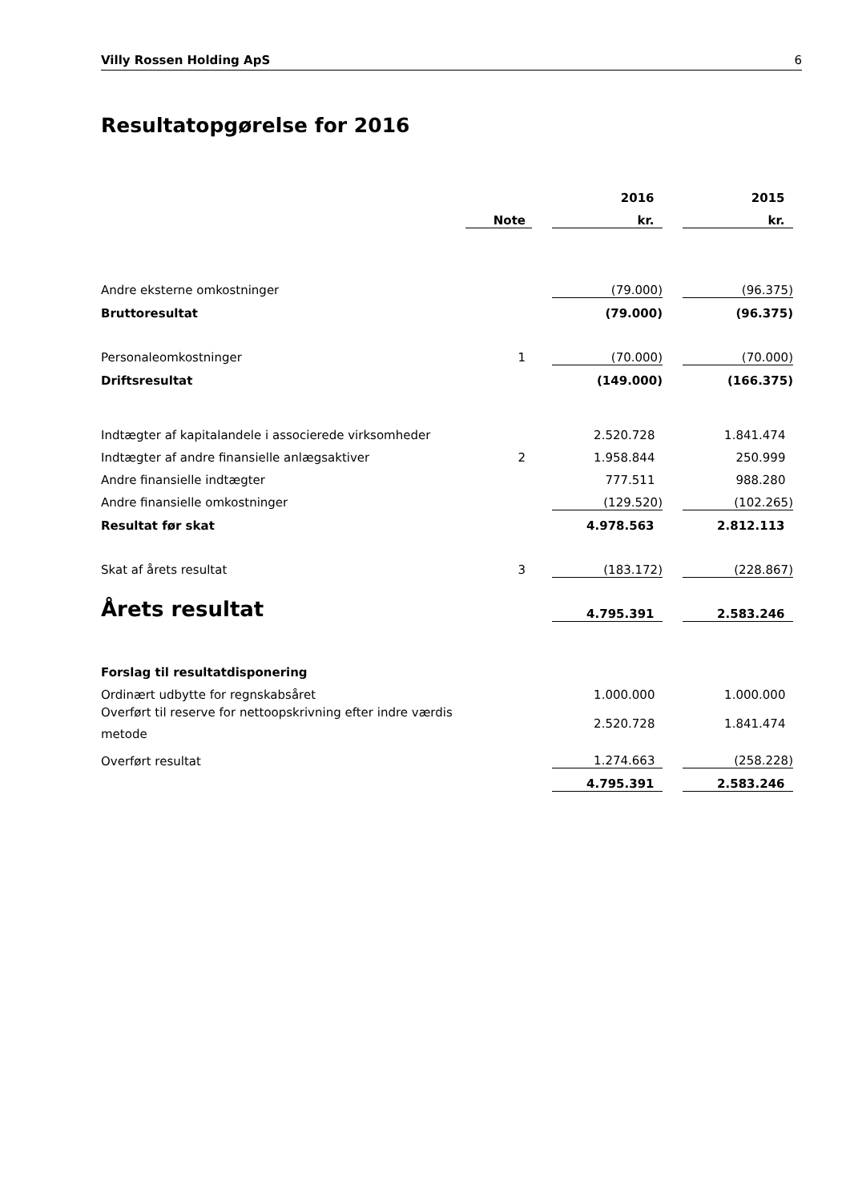Villy Rossen Holding ApS 6
Resultatopgørelse for 2016
| | | | 2016 | | 2015 |
| --- | --- | --- | --- | --- | --- |
| | Note | | kr. | | kr. |
| Andre eksterne omkostninger | | | (79.000) | | (96.375) |
| Bruttoresultat | | | (79.000) | | (96.375) |
| Personaleomkostninger | 1 | | (70.000) | | (70.000) |
| Driftsresultat | | | (149.000) | | (166.375) |
| Indtægter af kapitalandele i associerede virksomheder | | | 2.520.728 | | 1.841.474 |
| Indtægter af andre finansielle anlægsaktiver | 2 | | 1.958.844 | | 250.999 |
| Andre finansielle indtægter | | | 777.511 | | 988.280 |
| Andre finansielle omkostninger | | | (129.520) | | (102.265) |
| Resultat før skat | | | 4.978.563 | | 2.812.113 |
| Skat af årets resultat | 3 | | (183.172) | | (228.867) |
| Årets resultat | | | 4.795.391 | | 2.583.246 |
| Forslag til resultatdisponering | | | | | |
| Ordinært udbytte for regnskabsåret | | | 1.000.000 | | 1.000.000 |
| Overført til reserve for nettoopskrivning efter indre værdis metode | | | 2.520.728 | | 1.841.474 |
| Overført resultat | | | 1.274.663 | | (258.228) |
| | | | 4.795.391 | | 2.583.246 |